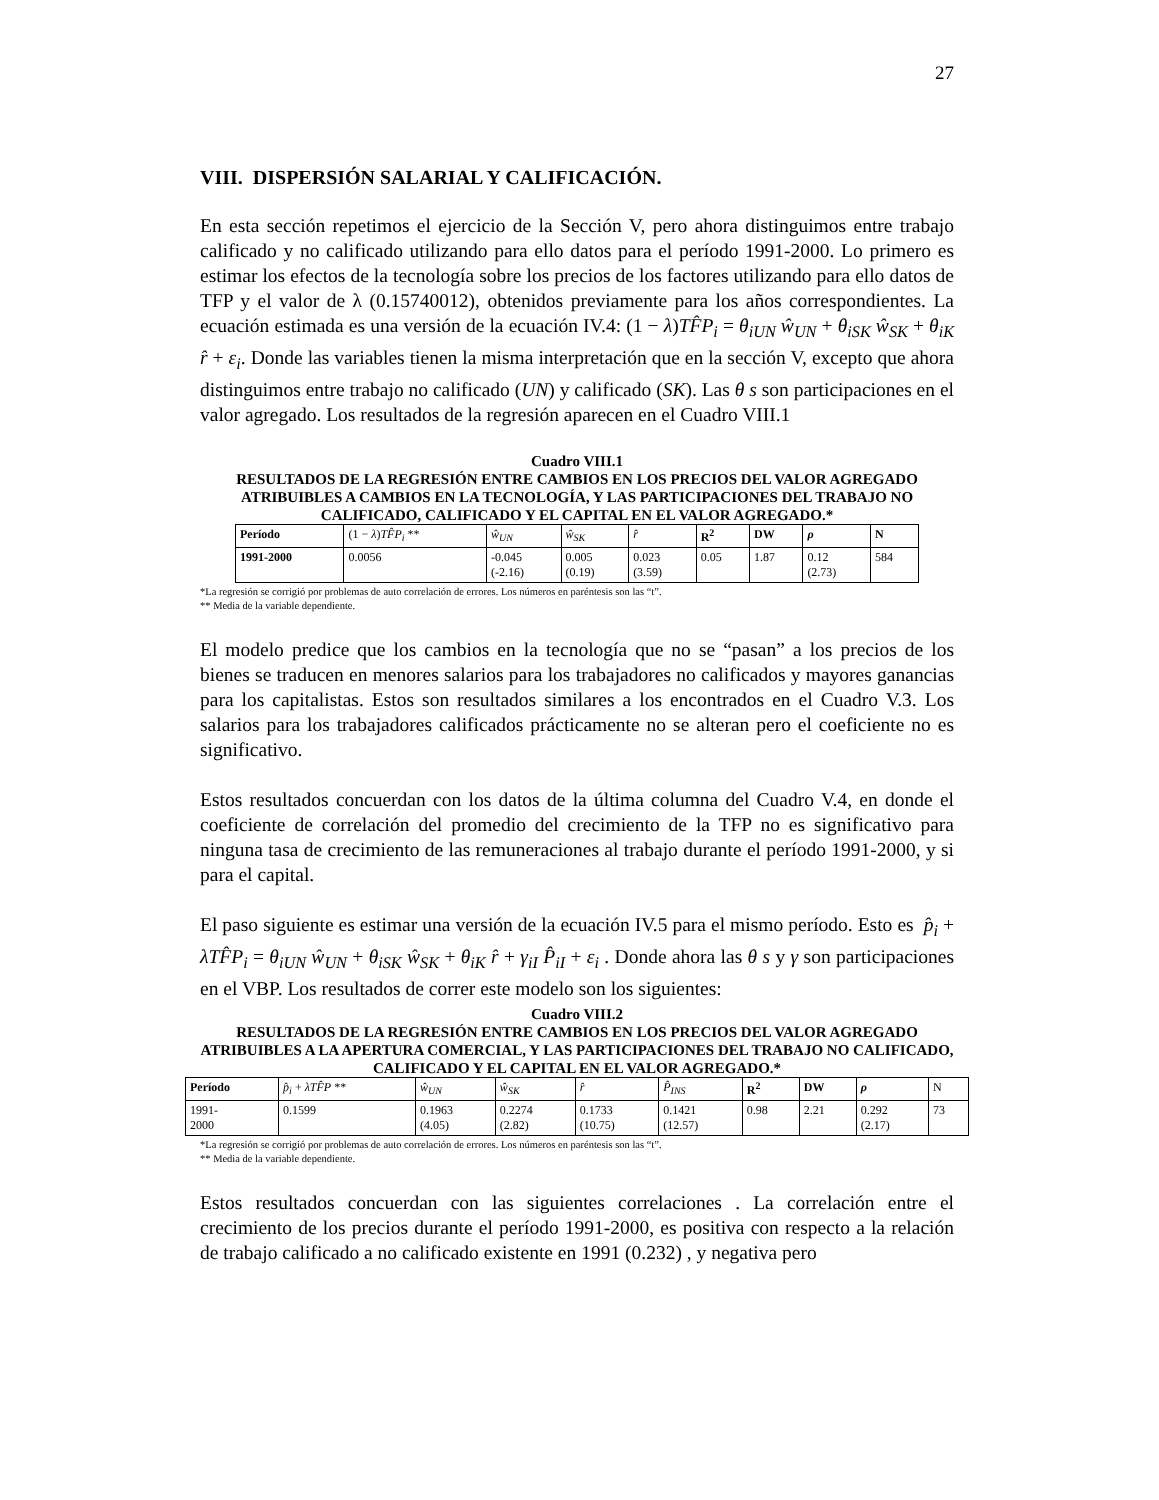27
VIII. DISPERSIÓN SALARIAL Y CALIFICACIÓN.
En esta sección repetimos el ejercicio de la Sección V, pero ahora distinguimos entre trabajo calificado y no calificado utilizando para ello datos para el período 1991-2000. Lo primero es estimar los efectos de la tecnología sobre los precios de los factores utilizando para ello datos de TFP y el valor de λ (0.15740012), obtenidos previamente para los años correspondientes. La ecuación estimada es una versión de la ecuación IV.4: (1 − λ)TF̂P<sub>i</sub> = θ<sub>iUN</sub> ŵ<sub>UN</sub> + θ<sub>iSK</sub> ŵ<sub>SK</sub> + θ<sub>iK</sub> r̂ + ε<sub>i</sub>. Donde las variables tienen la misma interpretación que en la sección V, excepto que ahora distinguimos entre trabajo no calificado (UN) y calificado (SK). Las θ s son participaciones en el valor agregado. Los resultados de la regresión aparecen en el Cuadro VIII.1
Cuadro VIII.1
RESULTADOS DE LA REGRESIÓN ENTRE CAMBIOS EN LOS PRECIOS DEL VALOR AGREGADO ATRIBUIBLES A CAMBIOS EN LA TECNOLOGÍA, Y LAS PARTICIPACIONES DEL TRABAJO NO CALIFICADO, CALIFICADO Y EL CAPITAL EN EL VALOR AGREGADO.*
| Período | (1 − λ ) TF̂P<sub>i</sub> ** | ŵ<sub>UN</sub> | ŵ<sub>SK</sub> | r̂ | R<sup>2</sup> | DW | ρ | N |
| 1991-2000 | 0.0056 | -0.045 (-2.16) | 0.005 (0.19) | 0.023 (3.59) | 0.05 | 1.87 | 0.12 (2.73) | 584 |
*La regresión se corrigió por problemas de auto correlación de errores. Los números en paréntesis son las “t”.
** Media de la variable dependiente.
El modelo predice que los cambios en la tecnología que no se “pasan” a los precios de los bienes se traducen en menores salarios para los trabajadores no calificados y mayores ganancias para los capitalistas. Estos son resultados similares a los encontrados en el Cuadro V.3. Los salarios para los trabajadores calificados prácticamente no se alteran pero el coeficiente no es significativo.
Estos resultados concuerdan con los datos de la última columna del Cuadro V.4, en donde el coeficiente de correlación del promedio del crecimiento de la TFP no es significativo para ninguna tasa de crecimiento de las remuneraciones al trabajo durante el período 1991-2000, y si para el capital.
El paso siguiente es estimar una versión de la ecuación IV.5 para el mismo período. Esto es p̂<sub>i</sub> + λTF̂P<sub>i</sub> = θ<sub>iUN</sub> ŵ<sub>UN</sub> + θ<sub>iSK</sub> ŵ<sub>SK</sub> + θ<sub>iK</sub> r̂ + γ<sub>iI</sub> P̂<sub>iI</sub> + ε<sub>i</sub> . Donde ahora las θ s y γ son participaciones en el VBP. Los resultados de correr este modelo son los siguientes:
Cuadro VIII.2
RESULTADOS DE LA REGRESIÓN ENTRE CAMBIOS EN LOS PRECIOS DEL VALOR AGREGADO ATRIBUIBLES A LA APERTURA COMERCIAL, Y LAS PARTICIPACIONES DEL TRABAJO NO CALIFICADO, CALIFICADO Y EL CAPITAL EN EL VALOR AGREGADO.*
| Período | p̂<sub>i</sub> + λTF̂P ** | ŵ<sub>UN</sub> | ŵ<sub>SK</sub> | r̂ | P̂<sub>INS</sub> | R<sup>2</sup> | DW | ρ | N |
| 1991- 2000 | 0.1599 | 0.1963 (4.05) | 0.2274 (2.82) | 0.1733 (10.75) | 0.1421 (12.57) | 0.98 | 2.21 | 0.292 (2.17) | 73 |
*La regresión se corrigió por problemas de auto correlación de errores. Los números en paréntesis son las “t”.
** Media de la variable dependiente.
Estos resultados concuerdan con las siguientes correlaciones . La correlación entre el crecimiento de los precios durante el período 1991-2000, es positiva con respecto a la relación de trabajo calificado a no calificado existente en 1991 (0.232) , y negativa pero